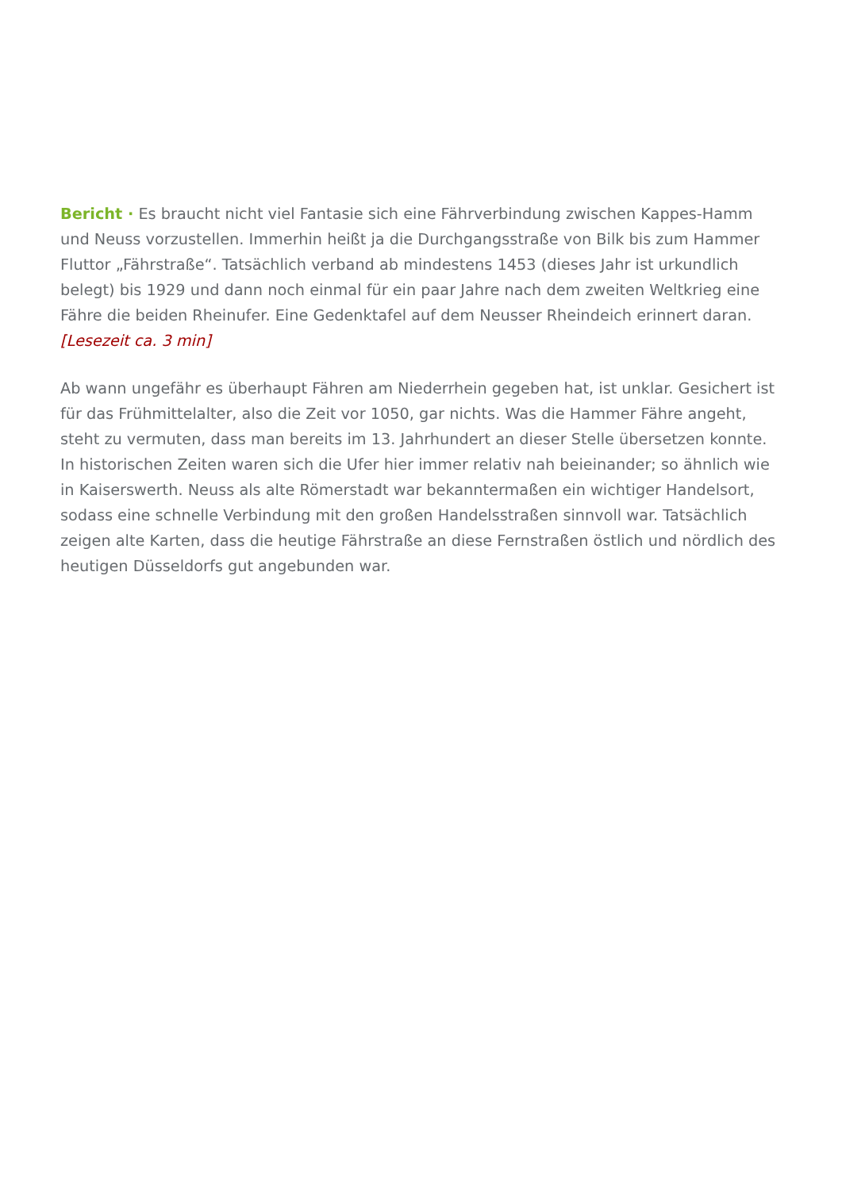Bericht · Es braucht nicht viel Fantasie sich eine Fährverbindung zwischen Kappes-Hamm und Neuss vorzustellen. Immerhin heißt ja die Durchgangsstraße von Bilk bis zum Hammer Fluttor „Fährstraße“. Tatsächlich verband ab mindestens 1453 (dieses Jahr ist urkundlich belegt) bis 1929 und dann noch einmal für ein paar Jahre nach dem zweiten Weltkrieg eine Fähre die beiden Rheinufer. Eine Gedenktafel auf dem Neusser Rheindeich erinnert daran. [Lesezeit ca. 3 min]
Ab wann ungefähr es überhaupt Fähren am Niederrhein gegeben hat, ist unklar. Gesichert ist für das Frühmittelalter, also die Zeit vor 1050, gar nichts. Was die Hammer Fähre angeht, steht zu vermuten, dass man bereits im 13. Jahrhundert an dieser Stelle übersetzen konnte. In historischen Zeiten waren sich die Ufer hier immer relativ nah beieinander; so ähnlich wie in Kaiserswerth. Neuss als alte Römerstadt war bekanntermaßen ein wichtiger Handelsort, sodass eine schnelle Verbindung mit den großen Handelsstraßen sinnvoll war. Tatsächlich zeigen alte Karten, dass die heutige Fährstraße an diese Fernstraßen östlich und nördlich des heutigen Düsseldorfs gut angebunden war.